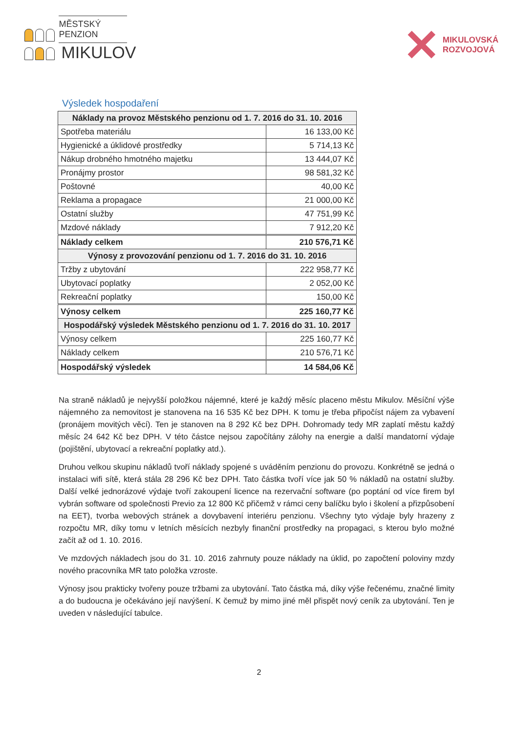MĚSTSKÝ PENZION
MIKULOV
✕
MIKULOVSKÁ
ROZVOJOVÁ
Výsledek hospodaření
| Náklady na provoz Městského penzionu od 1. 7. 2016 do 31. 10. 2016 | |
| --- | --- |
| Spotřeba materiálu | 16 133,00 Kč |
| Hygienické a úklidové prostředky | 5 714,13 Kč |
| Nákup drobného hmotného majetku | 13 444,07 Kč |
| Pronájmy prostor | 98 581,32 Kč |
| Poštovné | 40,00 Kč |
| Reklama a propagace | 21 000,00 Kč |
| Ostatní služby | 47 751,99 Kč |
| Mzdové náklady | 7 912,20 Kč |
| Náklady celkem | 210 576,71 Kč |
| Výnosy z provozování penzionu od 1. 7. 2016 do 31. 10. 2016 | |
| Tržby z ubytování | 222 958,77 Kč |
| Ubytovací poplatky | 2 052,00 Kč |
| Rekreační poplatky | 150,00 Kč |
| Výnosy celkem | 225 160,77 Kč |
| Hospodářský výsledek Městského penzionu od 1. 7. 2016 do 31. 10. 2017 | |
| Výnosy celkem | 225 160,77 Kč |
| Náklady celkem | 210 576,71 Kč |
| Hospodářský výsledek | 14 584,06 Kč |
Na straně nákladů je nejvyšší položkou nájemné, které je každý měsíc placeno městu Mikulov. Měsíční výše nájemného za nemovitost je stanovena na 16 535 Kč bez DPH. K tomu je třeba připočíst nájem za vybavení (pronájem movitých věcí). Ten je stanoven na 8 292 Kč bez DPH. Dohromady tedy MR zaplatí městu každý měsíc 24 642 Kč bez DPH. V této částce nejsou započítány zálohy na energie a další mandatorní výdaje (pojištění, ubytovací a rekreační poplatky atd.).
Druhou velkou skupinu nákladů tvoří náklady spojené s uváděním penzionu do provozu. Konkrétně se jedná o instalaci wifi sítě, která stála 28 296 Kč bez DPH. Tato částka tvoří více jak 50 % nákladů na ostatní služby. Další velké jednorázové výdaje tvoří zakoupení licence na rezervační software (po poptání od více firem byl vybrán software od společnosti Previo za 12 800 Kč přičemž v rámci ceny balíčku bylo i školení a přizpůsobení na EET), tvorba webových stránek a dovybavení interiéru penzionu. Všechny tyto výdaje byly hrazeny z rozpočtu MR, díky tomu v letních měsících nezbyly finanční prostředky na propagaci, s kterou bylo možné začít až od 1. 10. 2016.
Ve mzdových nákladech jsou do 31. 10. 2016 zahrnuty pouze náklady na úklid, po započtení poloviny mzdy nového pracovníka MR tato položka vzroste.
Výnosy jsou prakticky tvořeny pouze tržbami za ubytování. Tato částka má, díky výše řečenému, značné limity a do budoucna je očekáváno její navýšení. K čemuž by mimo jiné měl přispět nový ceník za ubytování. Ten je uveden v následující tabulce.
2